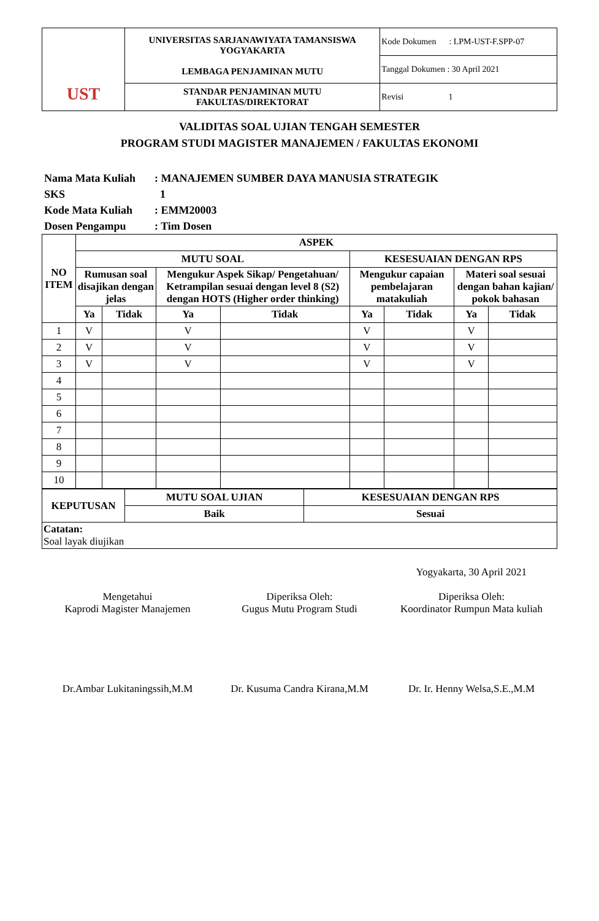| UST | UNIVERSITAS SARJANAWIYATA TAMANSISWA YOGYAKARTA LEMBAGA PENJAMINAN MUTU | Kode Dokumen : LPM-UST-F.SPP-07 |
| | | Tanggal Dokumen : 30 April 2021 |
| | STANDAR PENJAMINAN MUTU FAKULTAS/DIREKTORAT | Revisi 1 |
VALIDITAS SOAL UJIAN TENGAH SEMESTER
PROGRAM STUDI MAGISTER MANAJEMEN / FAKULTAS EKONOMI
Nama Mata Kuliah: MANAJEMEN SUMBER DAYA MANUSIA STRATEGIK
SKS 1
Kode Mata Kuliah: EMM20003
Dosen Pengampu: Tim Dosen
| NO ITEM | ASPEK | | | | | | | |
| --- | --- | --- | --- | --- | --- | --- | --- | --- |
| | MUTU SOAL | | | | KESESUAIAN DENGAN RPS | | | |
| | Rumusan soal disajikan dengan jelas | | Mengukur Aspek Sikap/ Pengetahuan/ Ketrampilan sesuai dengan level 8 (S2) dengan HOTS (Higher order thinking) | | Mengukur capaian pembelajaran matakuliah | | Materi soal sesuai dengan bahan kajian/ pokok bahasan | |
| | Ya | Tidak | Ya | Tidak | Ya | Tidak | Ya | Tidak |
| 1 | V | | V | | V | | V | |
| 2 | V | | V | | V | | V | |
| 3 | V | | V | | V | | V | |
| 4 | | | | | | | | |
| 5 | | | | | | | | |
| 6 | | | | | | | | |
| 7 | | | | | | | | |
| 8 | | | | | | | | |
| 9 | | | | | | | | |
| 10 | | | | | | | | |
| KEPUTUSAN | MUTU SOAL UJIAN | KESESUAIAN DENGAN RPS |
| --- | --- | --- |
| | Baik | Sesuai |
| Catatan: Soal layak diujikan | | |
Yogyakarta, 30 April 2021
Mengetahui
Kaprodi Magister Manajemen
Dr.Ambar Lukitaningssih,M.M
Diperiksa Oleh:
Gugus Mutu Program Studi
Dr. Kusuma Candra Kirana,M.M
Diperiksa Oleh:
Koordinator Rumpun Mata kuliah
Dr. Ir. Henny Welsa,S.E.,M.M